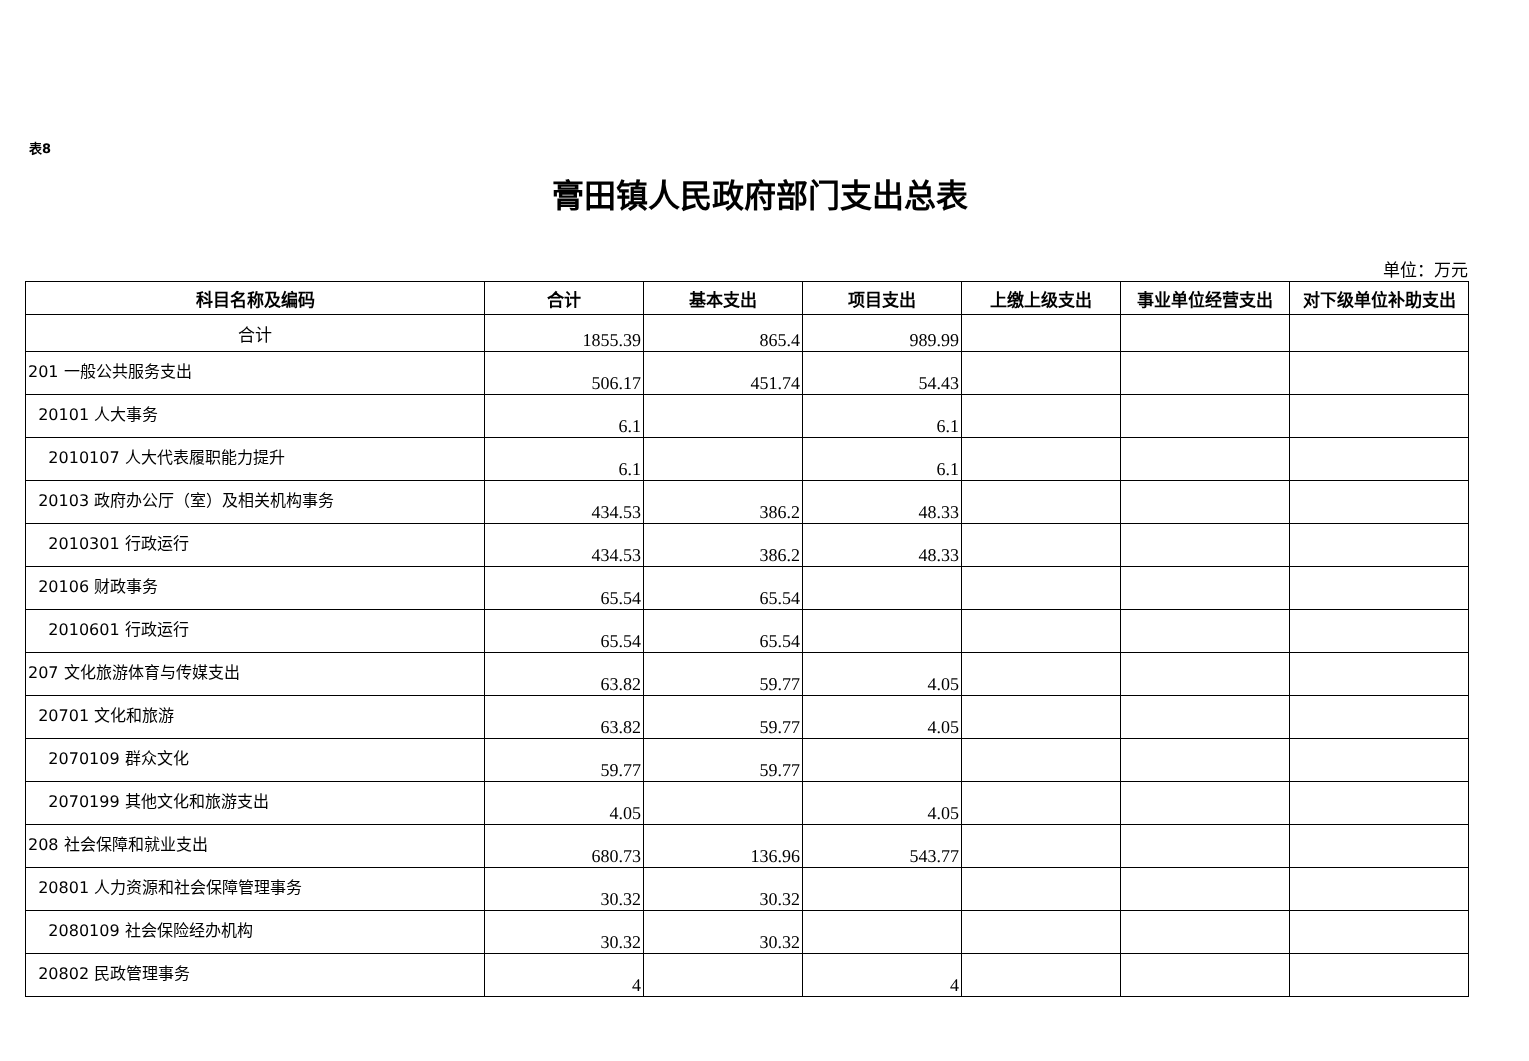表8
膏田镇人民政府部门支出总表
单位：万元
| 科目名称及编码 | 合计 | 基本支出 | 项目支出 | 上缴上级支出 | 事业单位经营支出 | 对下级单位补助支出 |
| --- | --- | --- | --- | --- | --- | --- |
| 合计 | 1855.39 | 865.4 | 989.99 | | | |
| 201 一般公共服务支出 | 506.17 | 451.74 | 54.43 | | | |
| 20101 人大事务 | 6.1 | | 6.1 | | | |
| 2010107 人大代表履职能力提升 | 6.1 | | 6.1 | | | |
| 20103 政府办公厅（室）及相关机构事务 | 434.53 | 386.2 | 48.33 | | | |
| 2010301 行政运行 | 434.53 | 386.2 | 48.33 | | | |
| 20106 财政事务 | 65.54 | 65.54 | | | | |
| 2010601 行政运行 | 65.54 | 65.54 | | | | |
| 207 文化旅游体育与传媒支出 | 63.82 | 59.77 | 4.05 | | | |
| 20701 文化和旅游 | 63.82 | 59.77 | 4.05 | | | |
| 2070109 群众文化 | 59.77 | 59.77 | | | | |
| 2070199 其他文化和旅游支出 | 4.05 | | 4.05 | | | |
| 208 社会保障和就业支出 | 680.73 | 136.96 | 543.77 | | | |
| 20801 人力资源和社会保障管理事务 | 30.32 | 30.32 | | | | |
| 2080109 社会保险经办机构 | 30.32 | 30.32 | | | | |
| 20802 民政管理事务 | 4 | | 4 | | | |